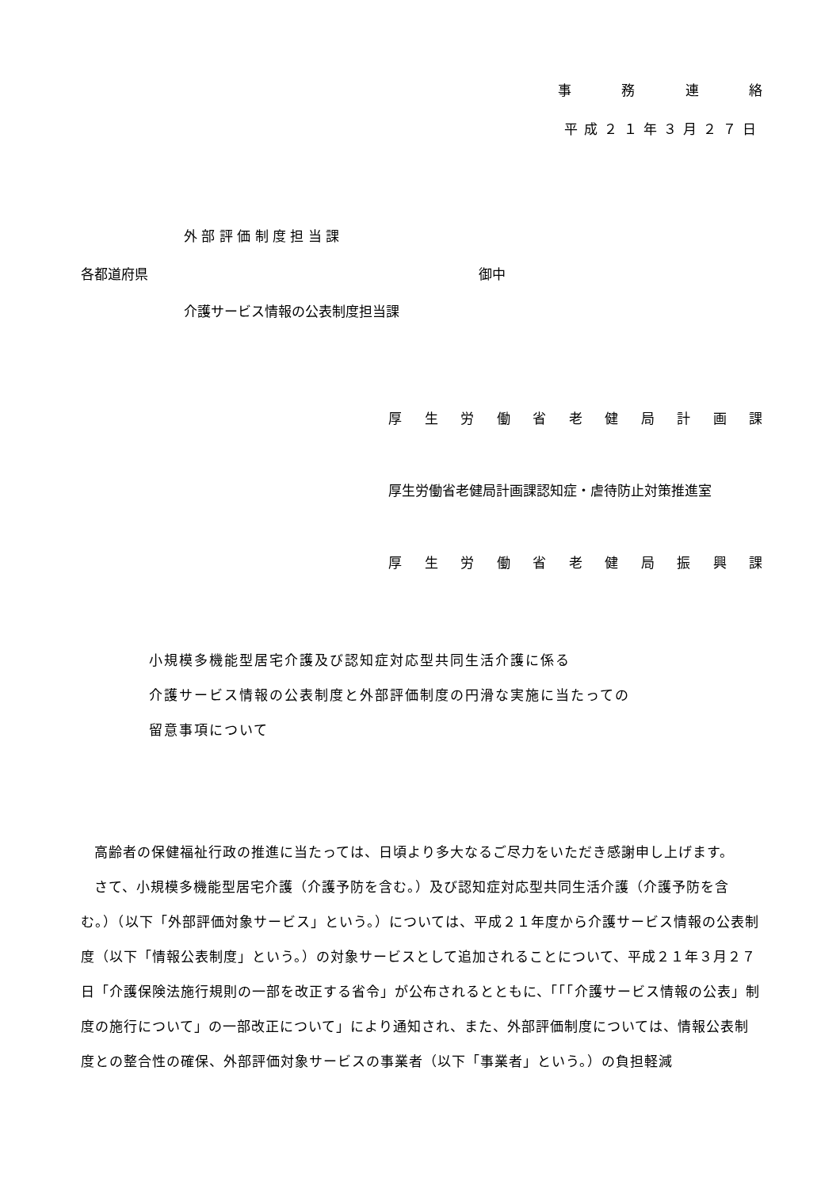事務連絡
平成２１年３月２７日
各都道府県
外 部 評 価 制 度 担 当 課
介護サービス情報の公表制度担当課
御中
厚生労働省老健局計画課
厚生労働省老健局計画課認知症・虐待防止対策推進室
厚生労働省老健局振興課
小規模多機能型居宅介護及び認知症対応型共同生活介護に係る
介護サービス情報の公表制度と外部評価制度の円滑な実施に当たっての
留意事項について
高齢者の保健福祉行政の推進に当たっては、日頃より多大なるご尽力をいただき感謝申し上げます。
さて、小規模多機能型居宅介護（介護予防を含む。）及び認知症対応型共同生活介護（介護予防を含む。）（以下「外部評価対象サービス」という。）については、平成２１年度から介護サービス情報の公表制度（以下「情報公表制度」という。）の対象サービスとして追加されることについて、平成２１年３月２７日「介護保険法施行規則の一部を改正する省令」が公布されるとともに、「「「介護サービス情報の公表」制度の施行について」の一部改正について」により通知され、また、外部評価制度については、情報公表制度との整合性の確保、外部評価対象サービスの事業者（以下「事業者」という。）の負担軽減